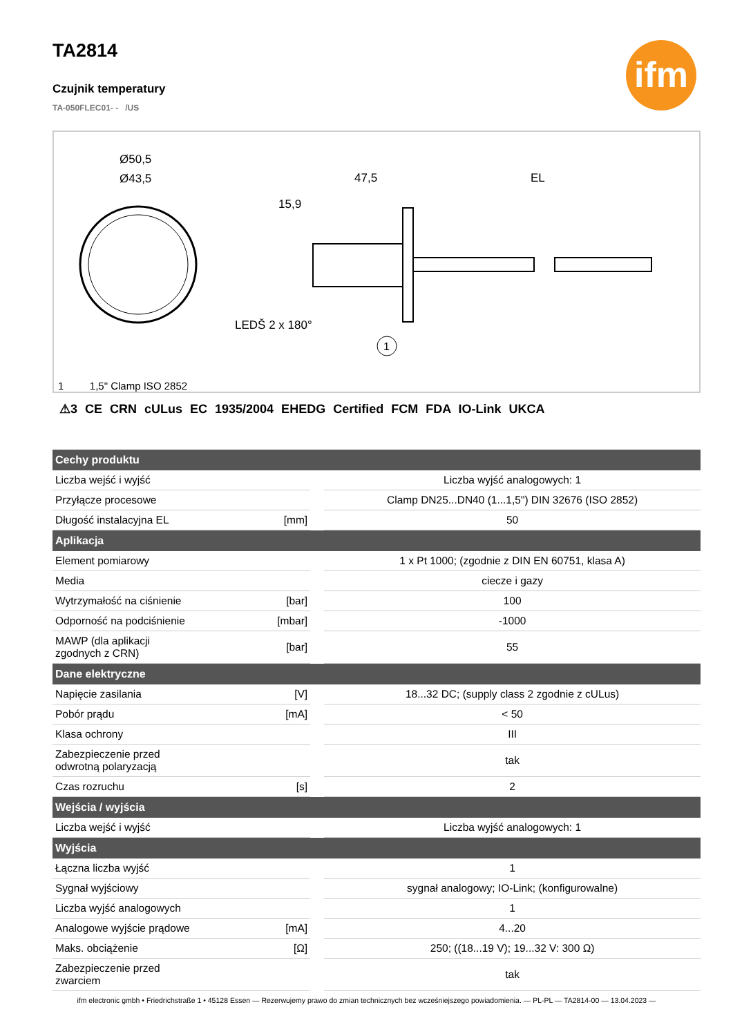ifm
TA2814
Czujnik temperatury
TA-050FLEC01- - /US
Ø50,5
Ø43,5
47,5
EL
15,9
LEDŠ 2 x 180°
1
1 1,5" Clamp ISO 2852
⚠3 CE CRN cULus EC 1935/2004 EHEDG Certified FCM FDA IO-Link UKCA
| Cechy produktu | | |
| --- | --- | --- |
| Liczba wejść i wyjść | | Liczba wyjść analogowych: 1 |
| Przyłącze procesowe | | Clamp DN25...DN40 (1...1,5") DIN 32676 (ISO 2852) |
| Długość instalacyjna EL | [mm] | 50 |
| Aplikacja | | |
| Element pomiarowy | | 1 x Pt 1000; (zgodnie z DIN EN 60751, klasa A) |
| Media | | ciecze i gazy |
| Wytrzymałość na ciśnienie | [bar] | 100 |
| Odporność na podciśnienie | [mbar] | -1000 |
| MAWP (dla aplikacji zgodnych z CRN) | [bar] | 55 |
| Dane elektryczne | | |
| Napięcie zasilania | [V] | 18...32 DC; (supply class 2 zgodnie z cULus) |
| Pobór prądu | [mA] | < 50 |
| Klasa ochrony | | III |
| Zabezpieczenie przed odwrotną polaryzacją | | tak |
| Czas rozruchu | [s] | 2 |
| Wejścia / wyjścia | | |
| Liczba wejść i wyjść | | Liczba wyjść analogowych: 1 |
| Wyjścia | | |
| Łączna liczba wyjść | | 1 |
| Sygnał wyjściowy | | sygnał analogowy; IO-Link; (konfigurowalne) |
| Liczba wyjść analogowych | | 1 |
| Analogowe wyjście prądowe | [mA] | 4...20 |
| Maks. obciążenie | [Ω] | 250; ((18...19 V); 19...32 V: 300 Ω) |
| Zabezpieczenie przed zwarciem | | tak |
ifm electronic gmbh • Friedrichstraße 1 • 45128 Essen — Rezerwujemy prawo do zmian technicznych bez wcześniejszego powiadomienia. — PL-PL — TA2814-00 — 13.04.2023 —